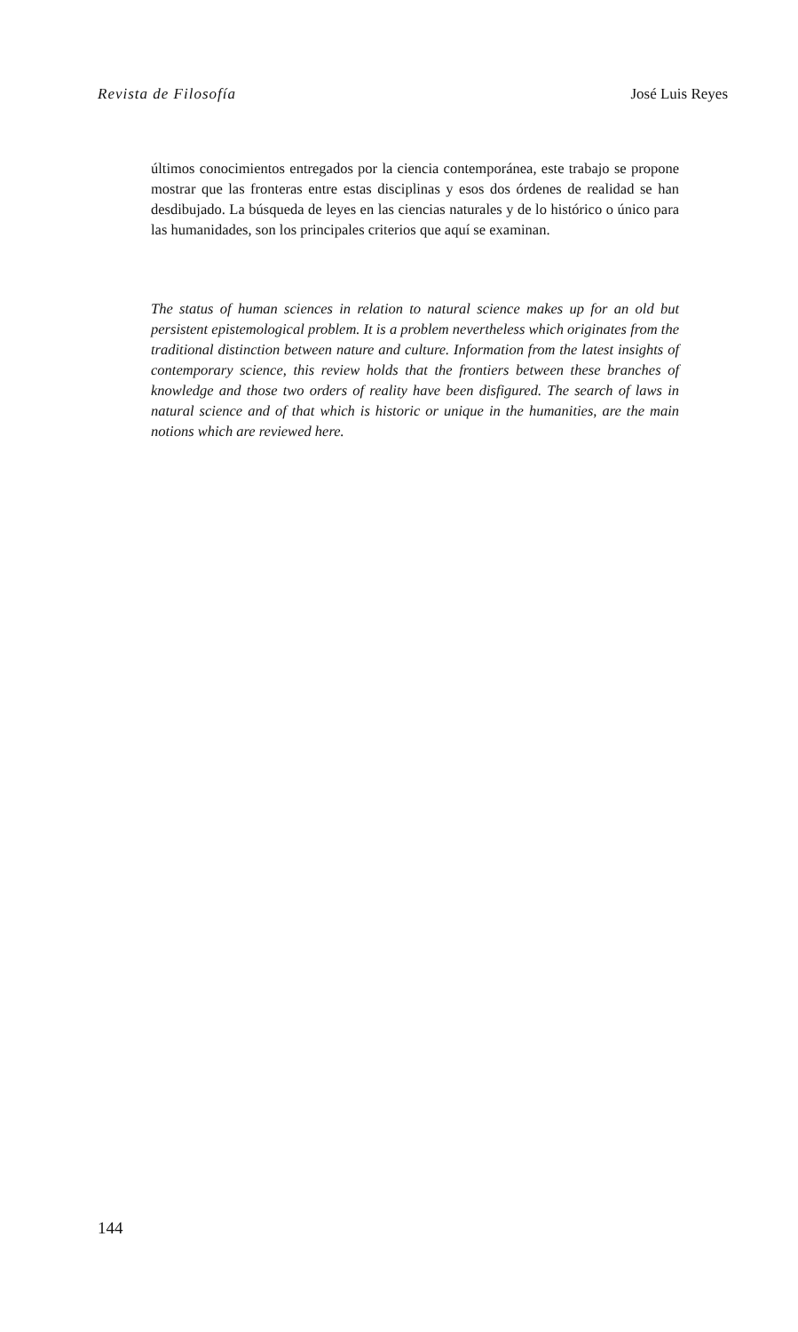Revista de Filosofía José Luis Reyes
últimos conocimientos entregados por la ciencia contemporánea, este trabajo se propone mostrar que las fronteras entre estas disciplinas y esos dos órdenes de realidad se han desdibujado. La búsqueda de leyes en las ciencias naturales y de lo histórico o único para las humanidades, son los principales criterios que aquí se examinan.
The status of human sciences in relation to natural science makes up for an old but persistent epistemological problem. It is a problem nevertheless which originates from the traditional distinction between nature and culture. Information from the latest insights of contemporary science, this review holds that the frontiers between these branches of knowledge and those two orders of reality have been disfigured. The search of laws in natural science and of that which is historic or unique in the humanities, are the main notions which are reviewed here.
144